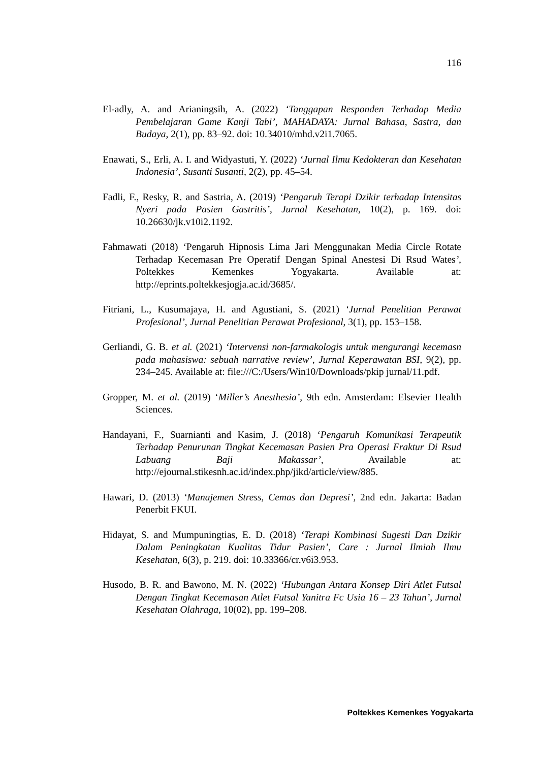116
El-adly, A. and Arianingsih, A. (2022) ‘Tanggapan Responden Terhadap Media Pembelajaran Game Kanji Tabi’, MAHADAYA: Jurnal Bahasa, Sastra, dan Budaya, 2(1), pp. 83–92. doi: 10.34010/mhd.v2i1.7065.
Enawati, S., Erli, A. I. and Widyastuti, Y. (2022) ‘Jurnal Ilmu Kedokteran dan Kesehatan Indonesia’, Susanti Susanti, 2(2), pp. 45–54.
Fadli, F., Resky, R. and Sastria, A. (2019) ‘Pengaruh Terapi Dzikir terhadap Intensitas Nyeri pada Pasien Gastritis’, Jurnal Kesehatan, 10(2), p. 169. doi: 10.26630/jk.v10i2.1192.
Fahmawati (2018) ‘Pengaruh Hipnosis Lima Jari Menggunakan Media Circle Rotate Terhadap Kecemasan Pre Operatif Dengan Spinal Anestesi Di Rsud Wates’, Poltekkes Kemenkes Yogyakarta. Available at: http://eprints.poltekkesjogja.ac.id/3685/.
Fitriani, L., Kusumajaya, H. and Agustiani, S. (2021) ‘Jurnal Penelitian Perawat Profesional’, Jurnal Penelitian Perawat Profesional, 3(1), pp. 153–158.
Gerliandi, G. B. et al. (2021) ‘Intervensi non-farmakologis untuk mengurangi kecemasn pada mahasiswa: sebuah narrative review’, Jurnal Keperawatan BSI, 9(2), pp. 234–245. Available at: file:///C:/Users/Win10/Downloads/pkip jurnal/11.pdf.
Gropper, M. et al. (2019) ‘Miller’s Anesthesia’, 9th edn. Amsterdam: Elsevier Health Sciences.
Handayani, F., Suarnianti and Kasim, J. (2018) ‘Pengaruh Komunikasi Terapeutik Terhadap Penurunan Tingkat Kecemasan Pasien Pra Operasi Fraktur Di Rsud Labuang Baji Makassar’, Available at: http://ejournal.stikesnh.ac.id/index.php/jikd/article/view/885.
Hawari, D. (2013) ‘Manajemen Stress, Cemas dan Depresi’, 2nd edn. Jakarta: Badan Penerbit FKUI.
Hidayat, S. and Mumpuningtias, E. D. (2018) ‘Terapi Kombinasi Sugesti Dan Dzikir Dalam Peningkatan Kualitas Tidur Pasien’, Care : Jurnal Ilmiah Ilmu Kesehatan, 6(3), p. 219. doi: 10.33366/cr.v6i3.953.
Husodo, B. R. and Bawono, M. N. (2022) ‘Hubungan Antara Konsep Diri Atlet Futsal Dengan Tingkat Kecemasan Atlet Futsal Yanitra Fc Usia 16 – 23 Tahun’, Jurnal Kesehatan Olahraga, 10(02), pp. 199–208.
Poltekkes Kemenkes Yogyakarta